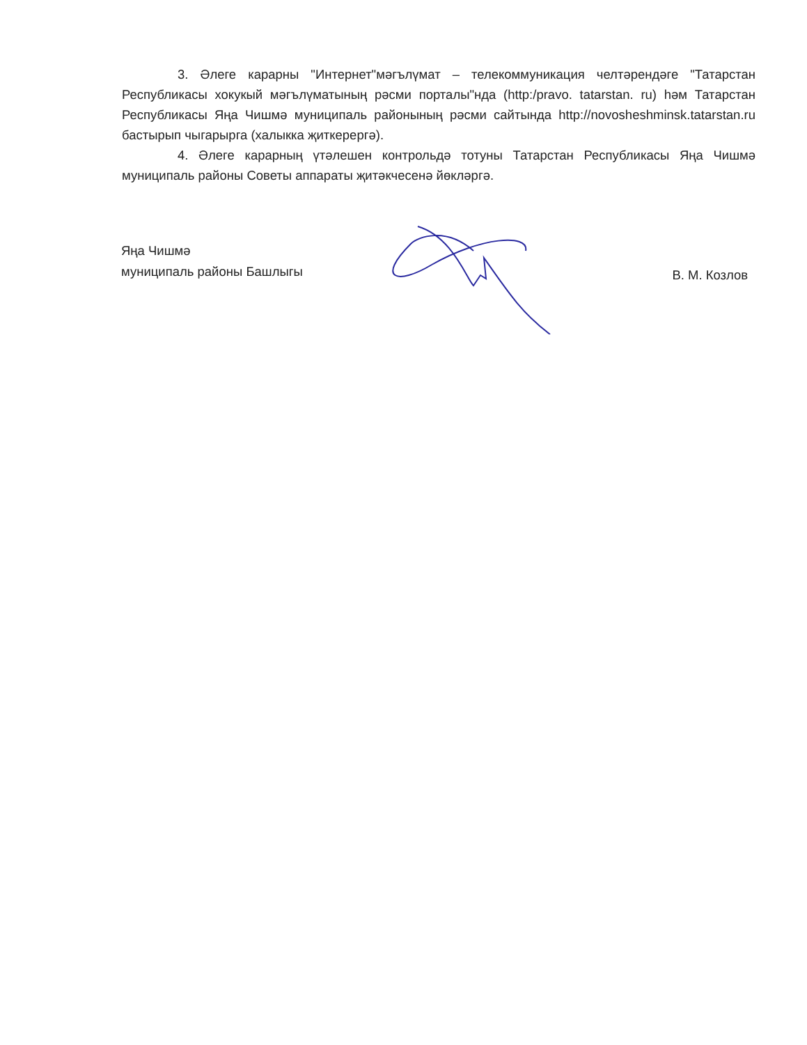3. Әлеге карарны "Интернет"мәгълүмат – телекоммуникация челтәрендәге "Татарстан Республикасы хокукый мәгълүматының рәсми порталы"нда (http:/pravo. tatarstan. ru) һәм Татарстан Республикасы Яңа Чишмә муниципаль районының рәсми сайтында http://novosheshminsk.tatarstan.ru бастырып чыгарырга (халыкка җиткерергә).
4. Әлеге карарның үтәлешен контрольдә тотуны Татарстан Республикасы Яңа Чишмә муниципаль районы Советы аппараты җитәкчесенә йөкләргә.
Яңа Чишмә
муниципаль районы Башлыгы
В. М. Козлов